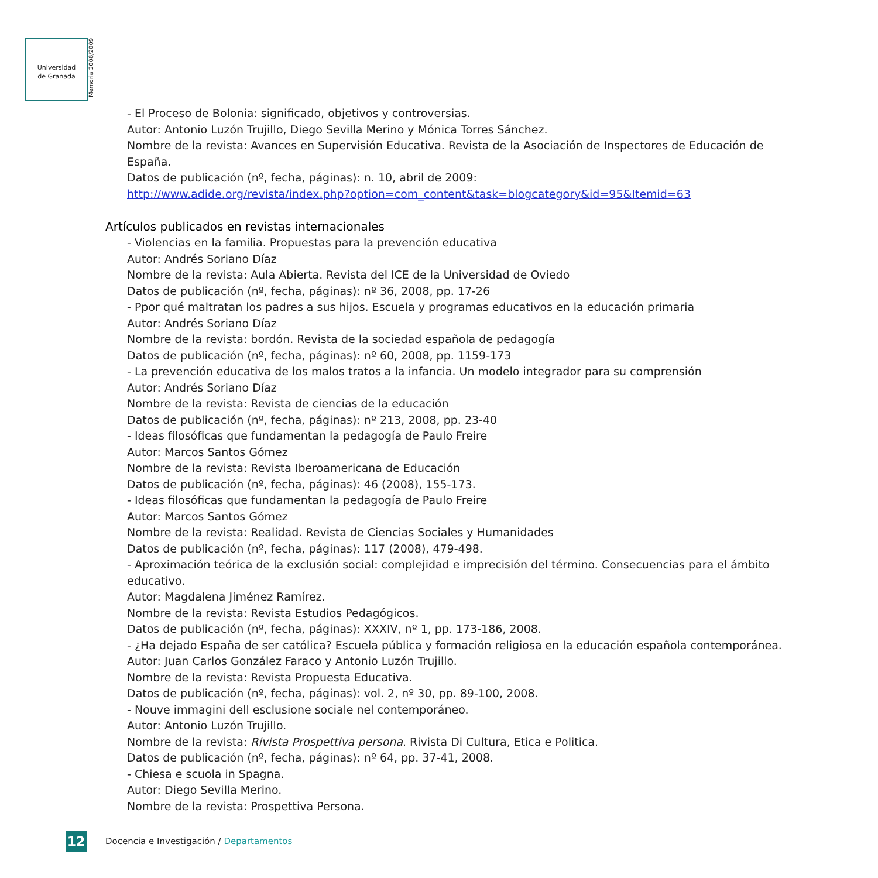Universidad
de Granada
Memoria 2008/2009
- El Proceso de Bolonia: significado, objetivos y controversias.
Autor: Antonio Luzón Trujillo, Diego Sevilla Merino y Mónica Torres Sánchez.
Nombre de la revista: Avances en Supervisión Educativa. Revista de la Asociación de Inspectores de Educación de España.
Datos de publicación (nº, fecha, páginas): n. 10, abril de 2009:
http://www.adide.org/revista/index.php?option=com_content&task=blogcategory&id=95&Itemid=63
Artículos publicados en revistas internacionales
- Violencias en la familia. Propuestas para la prevención educativa
Autor: Andrés Soriano Díaz
Nombre de la revista: Aula Abierta. Revista del ICE de la Universidad de Oviedo
Datos de publicación (nº, fecha, páginas): nº 36, 2008, pp. 17-26
- Ppor qué maltratan los padres a sus hijos. Escuela y programas educativos en la educación primaria
Autor: Andrés Soriano Díaz
Nombre de la revista: bordón. Revista de la sociedad española de pedagogía
Datos de publicación (nº, fecha, páginas): nº 60, 2008, pp. 1159-173
- La prevención educativa de los malos tratos a la infancia. Un modelo integrador para su comprensión
Autor: Andrés Soriano Díaz
Nombre de la revista: Revista de ciencias de la educación
Datos de publicación (nº, fecha, páginas): nº 213, 2008, pp. 23-40
- Ideas filosóficas que fundamentan la pedagogía de Paulo Freire
Autor: Marcos Santos Gómez
Nombre de la revista: Revista Iberoamericana de Educación
Datos de publicación (nº, fecha, páginas): 46 (2008), 155-173.
- Ideas filosóficas que fundamentan la pedagogía de Paulo Freire
Autor: Marcos Santos Gómez
Nombre de la revista: Realidad. Revista de Ciencias Sociales y Humanidades
Datos de publicación (nº, fecha, páginas): 117 (2008), 479-498.
- Aproximación teórica de la exclusión social: complejidad e imprecisión del término. Consecuencias para el ámbito educativo.
Autor: Magdalena Jiménez Ramírez.
Nombre de la revista: Revista Estudios Pedagógicos.
Datos de publicación (nº, fecha, páginas): XXXIV, nº 1, pp. 173-186, 2008.
- ¿Ha dejado España de ser católica? Escuela pública y formación religiosa en la educación española contemporánea.
Autor: Juan Carlos González Faraco y Antonio Luzón Trujillo.
Nombre de la revista: Revista Propuesta Educativa.
Datos de publicación (nº, fecha, páginas): vol. 2, nº 30, pp. 89-100, 2008.
- Nouve immagini dell esclusione sociale nel contemporáneo.
Autor: Antonio Luzón Trujillo.
Nombre de la revista: Rivista Prospettiva persona. Rivista Di Cultura, Etica e Politica.
Datos de publicación (nº, fecha, páginas): nº 64, pp. 37-41, 2008.
- Chiesa e scuola in Spagna.
Autor: Diego Sevilla Merino.
Nombre de la revista: Prospettiva Persona.
12 Docencia e Investigación / Departamentos